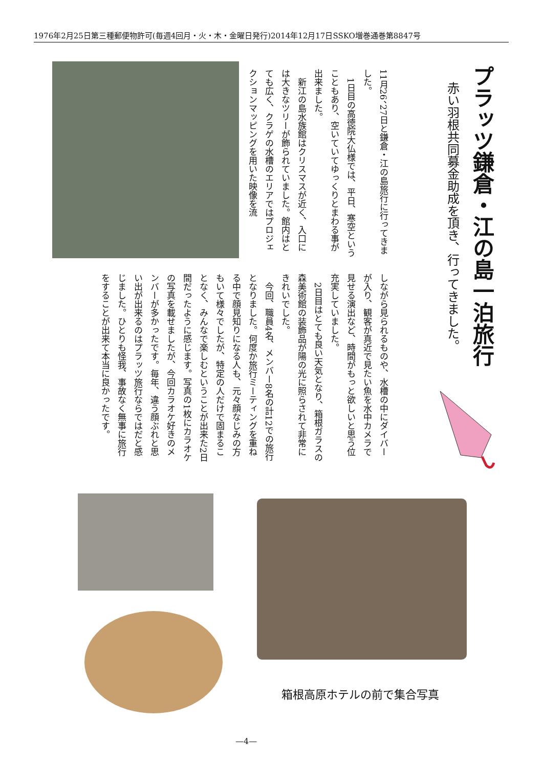1976年2月25日第三種郵便物許可(毎週4回月・火・木・金曜日発行)2014年12月17日SSKO増巻通巻第8847号
プラッツ鎌倉・江の島一泊旅行
赤い羽根共同募金助成を頂き、行ってきました。
11月26、27日と鎌倉・江の島旅行に行ってきました。
　1日目の高徳院大仏様では、平日、寒空ということもあり、空いていてゆっくりとまわる事が出来ました。
　新江の島水族館はクリスマスが近く、入口には大きなツリーが飾られていました。館内はとても広く、クラゲの水槽のエリアではプロジェクションマッピングを用いた映像を流
しながら見られるものや、水槽の中にダイバーが入り、観客が真近で見たい魚を水中カメラで見せる演出など、時間がもっと欲しいと思う位充実していました。
　2日目はとても良い天気となり、箱根ガラスの森美術館の装飾品が陽の光に照らされて非常にきれいでした。
　今回、職員4名、メンバー8名の計12での旅行となりました。何度か旅行ミーティングを重ねる中で顔見知りになる人も、元々顔なじみの方もいて様々でしたが、特定の人だけで固まることなく、みんなで楽しむということが出来た2日間だったように感じます。写真の1枚にカラオケの写真を載せましたが、今回カラオケ好きのメンバーが多かったです。毎年、違う顔ぶれと思い出が出来るのはプラッツ旅行ならではだと感じました。ひとりも怪我、事故なく無事に旅行をすることが出来て本当に良かったです。
箱根高原ホテルの前で集合写真
—4—